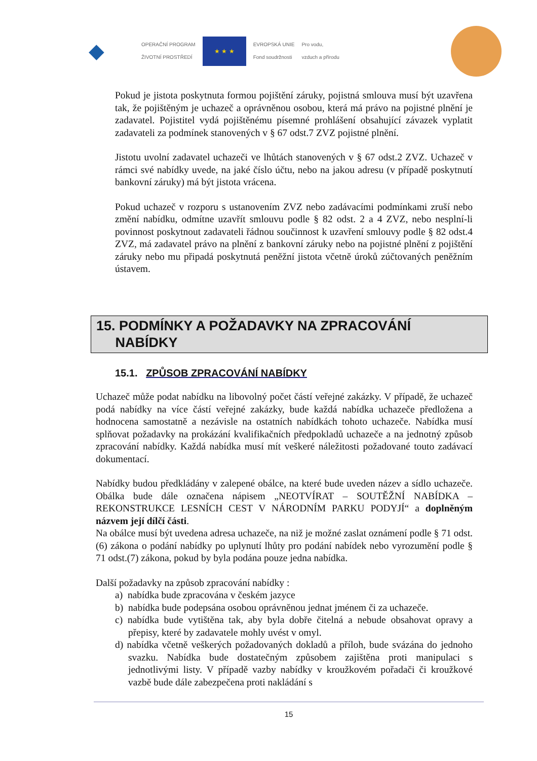◆
OPERAČNÍ PROGRAM
ŽIVOTNÍ PROSTŘEDÍ
★ ★ ★
EVROPSKÁ UNIE
Fond soudržnosti
Pro vodu,
vzduch a přírodu
Pokud je jistota poskytnuta formou pojištění záruky, pojistná smlouva musí být uzavřena tak, že pojištěným je uchazeč a oprávněnou osobou, která má právo na pojistné plnění je zadavatel. Pojistitel vydá pojištěnému písemné prohlášení obsahující závazek vyplatit zadavateli za podmínek stanovených v § 67 odst.7 ZVZ pojistné plnění.
Jistotu uvolní zadavatel uchazeči ve lhůtách stanovených v § 67 odst.2 ZVZ. Uchazeč v rámci své nabídky uvede, na jaké číslo účtu, nebo na jakou adresu (v případě poskytnutí bankovní záruky) má být jistota vrácena.
Pokud uchazeč v rozporu s ustanovením ZVZ nebo zadávacími podmínkami zruší nebo změní nabídku, odmítne uzavřít smlouvu podle § 82 odst. 2 a 4 ZVZ, nebo nesplní-li povinnost poskytnout zadavateli řádnou součinnost k uzavření smlouvy podle § 82 odst.4 ZVZ, má zadavatel právo na plnění z bankovní záruky nebo na pojistné plnění z pojištění záruky nebo mu připadá poskytnutá peněžní jistota včetně úroků zúčtovaných peněžním ústavem.
15. PODMÍNKY A POŽADAVKY NA ZPRACOVÁNÍ
NABÍDKY
15.1. ZPŮSOB ZPRACOVÁNÍ NABÍDKY
Uchazeč může podat nabídku na libovolný počet částí veřejné zakázky. V případě, že uchazeč podá nabídky na více částí veřejné zakázky, bude každá nabídka uchazeče předložena a hodnocena samostatně a nezávisle na ostatních nabídkách tohoto uchazeče. Nabídka musí splňovat požadavky na prokázání kvalifikačních předpokladů uchazeče a na jednotný způsob zpracování nabídky. Každá nabídka musí mít veškeré náležitosti požadované touto zadávací dokumentací.
Nabídky budou předkládány v zalepené obálce, na které bude uveden název a sídlo uchazeče. Obálka bude dále označena nápisem „NEOTVÍRAT – SOUTĚŽNÍ NABÍDKA – REKONSTRUKCE LESNÍCH CEST V NÁRODNÍM PARKU PODYJÍ“ a doplněným názvem její dílčí části.
Na obálce musí být uvedena adresa uchazeče, na niž je možné zaslat oznámení podle § 71 odst.(6) zákona o podání nabídky po uplynutí lhůty pro podání nabídek nebo vyrozumění podle § 71 odst.(7) zákona, pokud by byla podána pouze jedna nabídka.
Další požadavky na způsob zpracování nabídky :
a) nabídka bude zpracována v českém jazyce
b) nabídka bude podepsána osobou oprávněnou jednat jménem či za uchazeče.
c) nabídka bude vytištěna tak, aby byla dobře čitelná a nebude obsahovat opravy a přepisy, které by zadavatele mohly uvést v omyl.
d) nabídka včetně veškerých požadovaných dokladů a příloh, bude svázána do jednoho svazku. Nabídka bude dostatečným způsobem zajištěna proti manipulaci s jednotlivými listy. V případě vazby nabídky v kroužkovém pořadači či kroužkové vazbě bude dále zabezpečena proti nakládání s
15